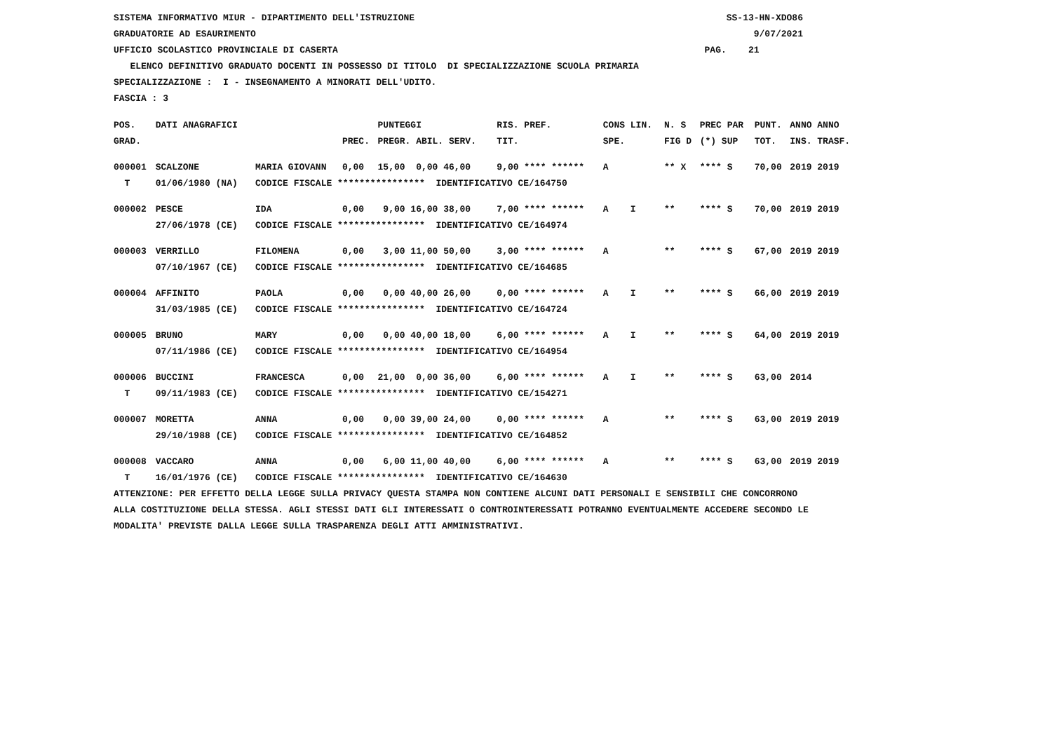SISTEMA INFORMATIVO MIUR - DIPARTIMENTO DELL'ISTRUZIONE SS-13-HN-XDO86 GRADUATORIE AD ESAURIMENTO 9/07/2021
UFFICIO SCOLASTICO PROVINCIALE DI CASERTA PAG. 21
ELENCO DEFINITIVO GRADUATO DOCENTI IN POSSESSO DI TITOLO DI SPECIALIZZAZIONE SCUOLA PRIMARIA
SPECIALIZZAZIONE : I - INSEGNAMENTO A MINORATI DELL'UDITO.
FASCIA : 3
| POS. | DATI ANAGRAFICI | | | PUNTEGGI | RIS. PREF. | CONS LIN. | N. S | PREC PAR | PUNT. | ANNO ANNO |
| --- | --- | --- | --- | --- | --- | --- | --- | --- | --- | --- |
| GRAD. | | | PREC. | PREGR. ABIL. SERV. | TIT. | SPE. | FIG D | (*) SUP | TOT. | INS. TRASF. |
| 000001 | SCALZONE | MARIA GIOVANN | 0,00 | 15,00 0,00 46,00 | 9,00 **** ****** | A | ** X | **** S | 70,00 | 2019 2019 |
| T | 01/06/1980 (NA) | CODICE FISCALE **************** IDENTIFICATIVO CE/164750 | | | | | | | | |
| 000002 | PESCE | IDA | 0,00 | 9,00 16,00 38,00 | 7,00 **** ****** | A I | ** | **** S | 70,00 | 2019 2019 |
| | 27/06/1978 (CE) | CODICE FISCALE **************** IDENTIFICATIVO CE/164974 | | | | | | | | |
| 000003 | VERRILLO | FILOMENA | 0,00 | 3,00 11,00 50,00 | 3,00 **** ****** | A | ** | **** S | 67,00 | 2019 2019 |
| | 07/10/1967 (CE) | CODICE FISCALE **************** IDENTIFICATIVO CE/164685 | | | | | | | | |
| 000004 | AFFINITO | PAOLA | 0,00 | 0,00 40,00 26,00 | 0,00 **** ****** | A I | ** | **** S | 66,00 | 2019 2019 |
| | 31/03/1985 (CE) | CODICE FISCALE **************** IDENTIFICATIVO CE/164724 | | | | | | | | |
| 000005 | BRUNO | MARY | 0,00 | 0,00 40,00 18,00 | 6,00 **** ****** | A I | ** | **** S | 64,00 | 2019 2019 |
| | 07/11/1986 (CE) | CODICE FISCALE **************** IDENTIFICATIVO CE/164954 | | | | | | | | |
| 000006 | BUCCINI | FRANCESCA | 0,00 | 21,00 0,00 36,00 | 6,00 **** ****** | A I | ** | **** S | 63,00 | 2014 |
| T | 09/11/1983 (CE) | CODICE FISCALE **************** IDENTIFICATIVO CE/154271 | | | | | | | | |
| 000007 | MORETTA | ANNA | 0,00 | 0,00 39,00 24,00 | 0,00 **** ****** | A | ** | **** S | 63,00 | 2019 2019 |
| | 29/10/1988 (CE) | CODICE FISCALE **************** IDENTIFICATIVO CE/164852 | | | | | | | | |
| 000008 | VACCARO | ANNA | 0,00 | 6,00 11,00 40,00 | 6,00 **** ****** | A | ** | **** S | 63,00 | 2019 2019 |
| T | 16/01/1976 (CE) | CODICE FISCALE **************** IDENTIFICATIVO CE/164630 | | | | | | | | |
ATTENZIONE: PER EFFETTO DELLA LEGGE SULLA PRIVACY QUESTA STAMPA NON CONTIENE ALCUNI DATI PERSONALI E SENSIBILI CHE CONCORRONO ALLA COSTITUZIONE DELLA STESSA. AGLI STESSI DATI GLI INTERESSATI O CONTROINTERESSATI POTRANNO EVENTUALMENTE ACCEDERE SECONDO LE MODALITA' PREVISTE DALLA LEGGE SULLA TRASPARENZA DEGLI ATTI AMMINISTRATIVI.